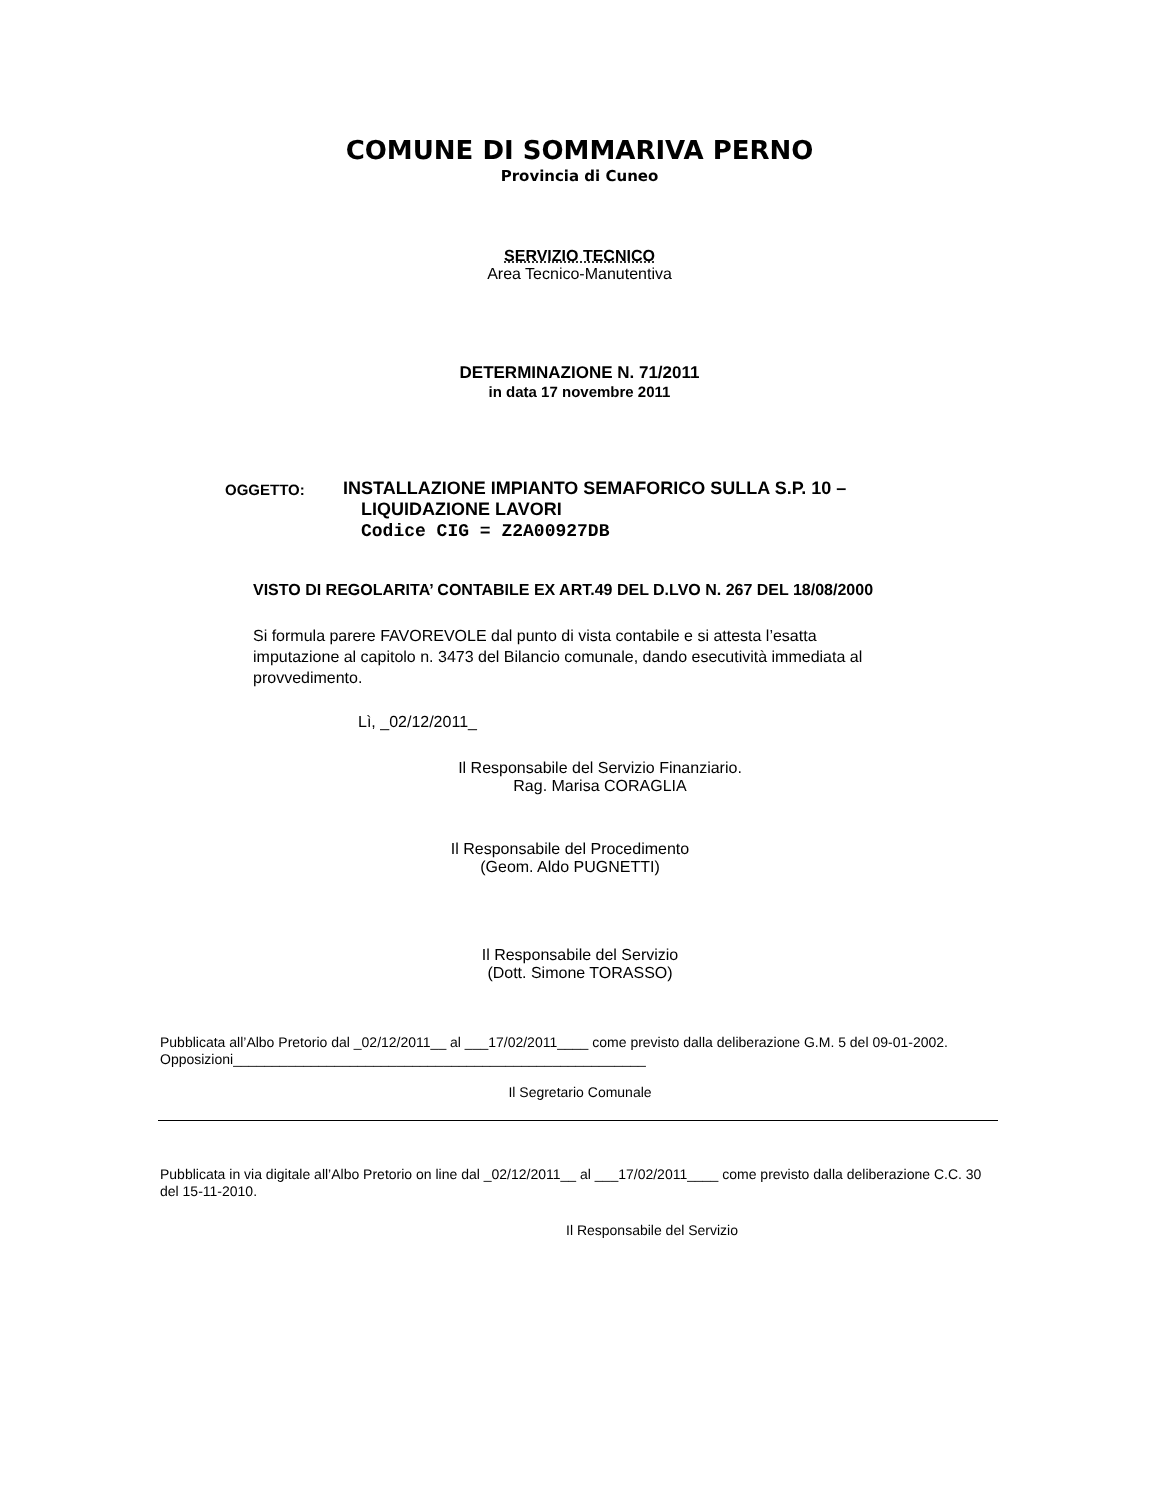COMUNE DI SOMMARIVA PERNO
Provincia di Cuneo
SERVIZIO TECNICO
Area Tecnico-Manutentiva
DETERMINAZIONE N. 71/2011
in data 17 novembre 2011
OGGETTO:
INSTALLAZIONE IMPIANTO SEMAFORICO SULLA S.P. 10 –
LIQUIDAZIONE LAVORI
Codice CIG = Z2A00927DB
VISTO DI REGOLARITA’ CONTABILE EX ART.49 DEL D.LVO N. 267 DEL 18/08/2000
Si formula parere FAVOREVOLE dal punto di vista contabile e si attesta l’esatta imputazione al capitolo n. 3473 del Bilancio comunale, dando esecutività immediata al provvedimento.
Lì, _02/12/2011_
Il Responsabile del Servizio Finanziario.
Rag. Marisa CORAGLIA
Il Responsabile del Procedimento
(Geom. Aldo PUGNETTI)
Il Responsabile del Servizio
(Dott. Simone TORASSO)
Pubblicata all’Albo Pretorio dal _02/12/2011__ al ___17/02/2011____ come previsto dalla deliberazione G.M. 5 del 09-01-2002.
Opposizioni_____________________________________________________
Il Segretario Comunale
Pubblicata in via digitale all’Albo Pretorio on line dal _02/12/2011__ al ___17/02/2011____ come previsto dalla deliberazione C.C. 30 del 15-11-2010.
Il Responsabile del Servizio